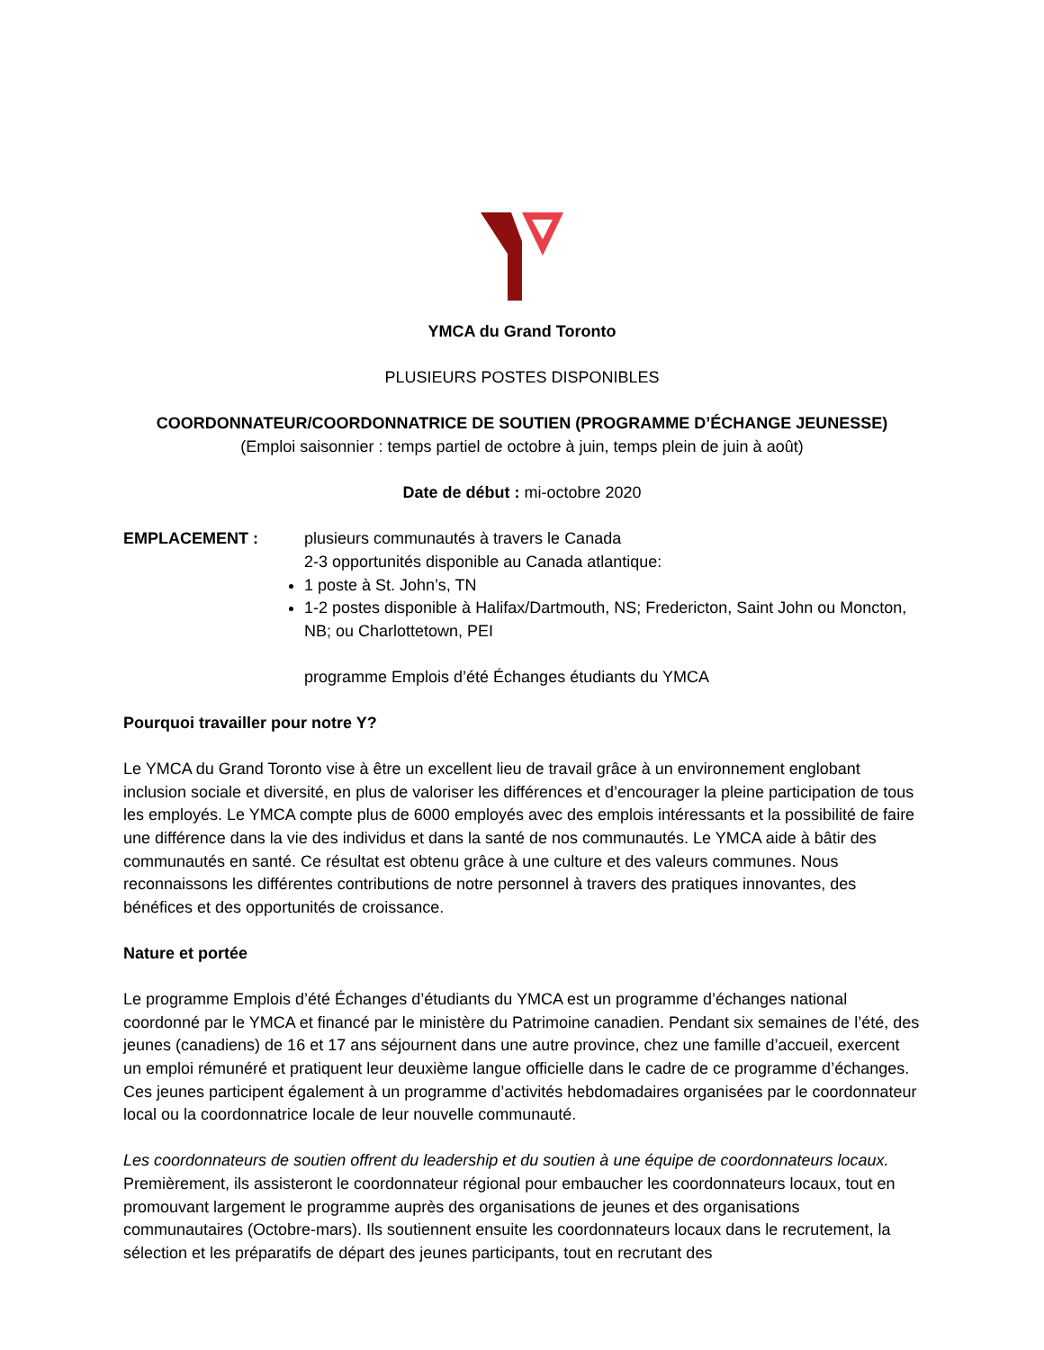YMCA du Grand Toronto
PLUSIEURS POSTES DISPONIBLES
COORDONNATEUR/COORDONNATRICE DE SOUTIEN (PROGRAMME D’ÉCHANGE JEUNESSE)
(Emploi saisonnier : temps partiel de octobre à juin, temps plein de juin à août)
Date de début : mi-octobre 2020
EMPLACEMENT : plusieurs communautés à travers le Canada
2-3 opportunités disponible au Canada atlantique:
1 poste à St. John’s, TN
1-2 postes disponible à Halifax/Dartmouth, NS; Fredericton, Saint John ou Moncton, NB; ou Charlottetown, PEI
programme Emplois d’été Échanges étudiants du YMCA
Pourquoi travailler pour notre Y?
Le YMCA du Grand Toronto vise à être un excellent lieu de travail grâce à un environnement englobant inclusion sociale et diversité, en plus de valoriser les différences et d’encourager la pleine participation de tous les employés. Le YMCA compte plus de 6000 employés avec des emplois intéressants et la possibilité de faire une différence dans la vie des individus et dans la santé de nos communautés. Le YMCA aide à bâtir des communautés en santé. Ce résultat est obtenu grâce à une culture et des valeurs communes. Nous reconnaissons les différentes contributions de notre personnel à travers des pratiques innovantes, des bénéfices et des opportunités de croissance.
Nature et portée
Le programme Emplois d’été Échanges d’étudiants du YMCA est un programme d’échanges national coordonné par le YMCA et financé par le ministère du Patrimoine canadien. Pendant six semaines de l’été, des jeunes (canadiens) de 16 et 17 ans séjournent dans une autre province, chez une famille d’accueil, exercent un emploi rémunéré et pratiquent leur deuxième langue officielle dans le cadre de ce programme d’échanges. Ces jeunes participent également à un programme d’activités hebdomadaires organisées par le coordonnateur local ou la coordonnatrice locale de leur nouvelle communauté.
Les coordonnateurs de soutien offrent du leadership et du soutien à une équipe de coordonnateurs locaux. Premièrement, ils assisteront le coordonnateur régional pour embaucher les coordonnateurs locaux, tout en promouvant largement le programme auprès des organisations de jeunes et des organisations communautaires (Octobre-mars). Ils soutiennent ensuite les coordonnateurs locaux dans le recrutement, la sélection et les préparatifs de départ des jeunes participants, tout en recrutant des